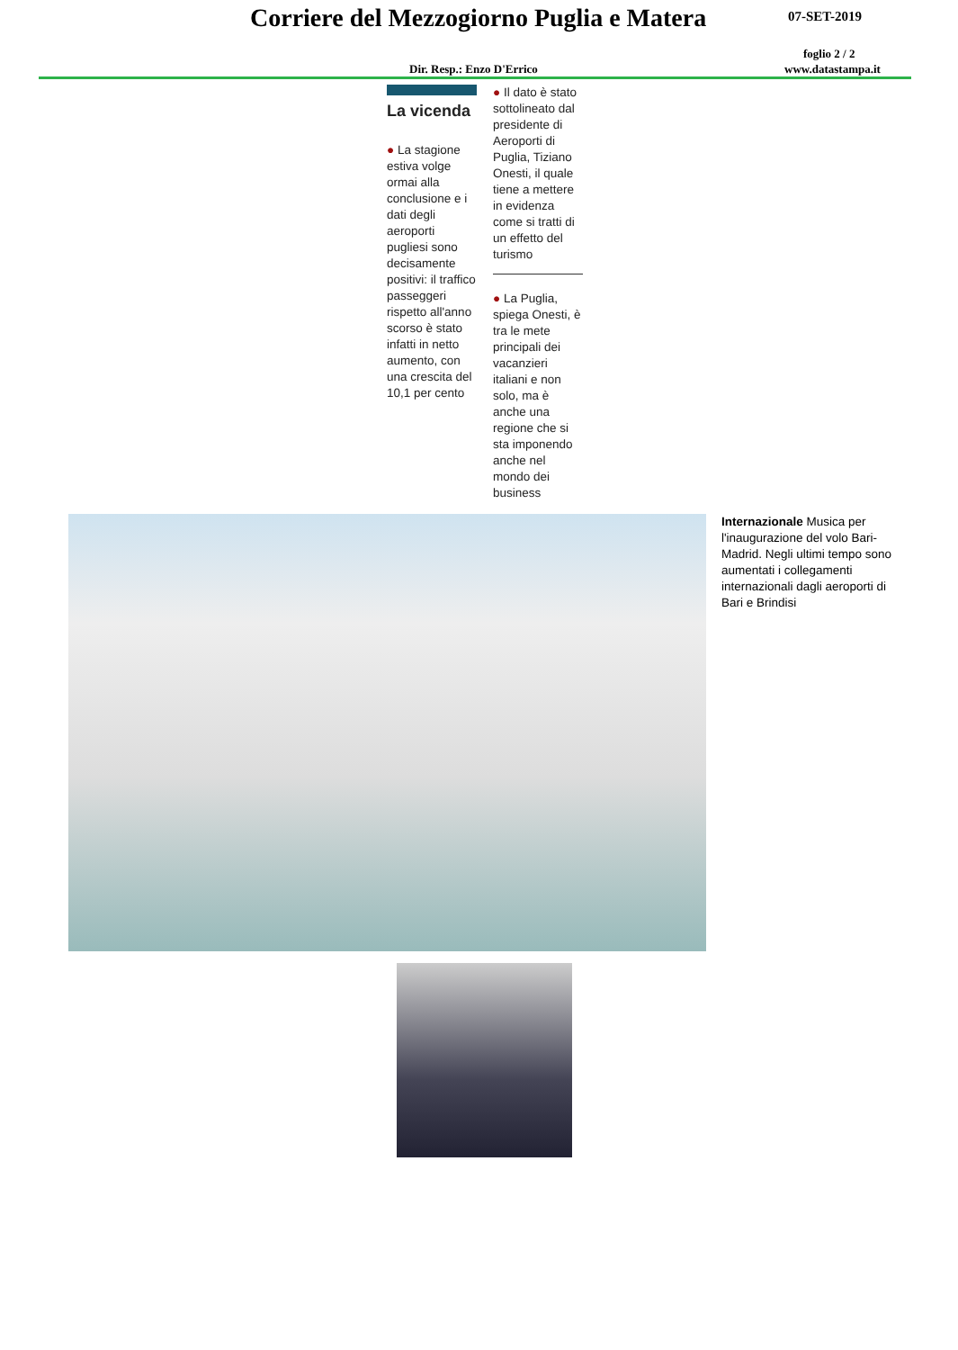Corriere del Mezzogiorno Puglia e Matera
07-SET-2019
foglio 2 / 2
Dir. Resp.: Enzo D'Errico www.datastampa.it
La vicenda
● La stagione estiva volge ormai alla conclusione e i dati degli aeroporti pugliesi sono decisamente positivi: il traffico passeggeri rispetto all'anno scorso è stato infatti in netto aumento, con una crescita del 10,1 per cento
● Il dato è stato sottolineato dal presidente di Aeroporti di Puglia, Tiziano Onesti, il quale tiene a mettere in evidenza come si tratti di un effetto del turismo
● La Puglia, spiega Onesti, è tra le mete principali dei vacanzieri italiani e non solo, ma è anche una regione che si sta imponendo anche nel mondo dei business
Internazionale Musica per l'inaugurazione del volo Bari-Madrid. Negli ultimi tempo sono aumentati i collegamenti internazionali dagli aeroporti di Bari e Brindisi